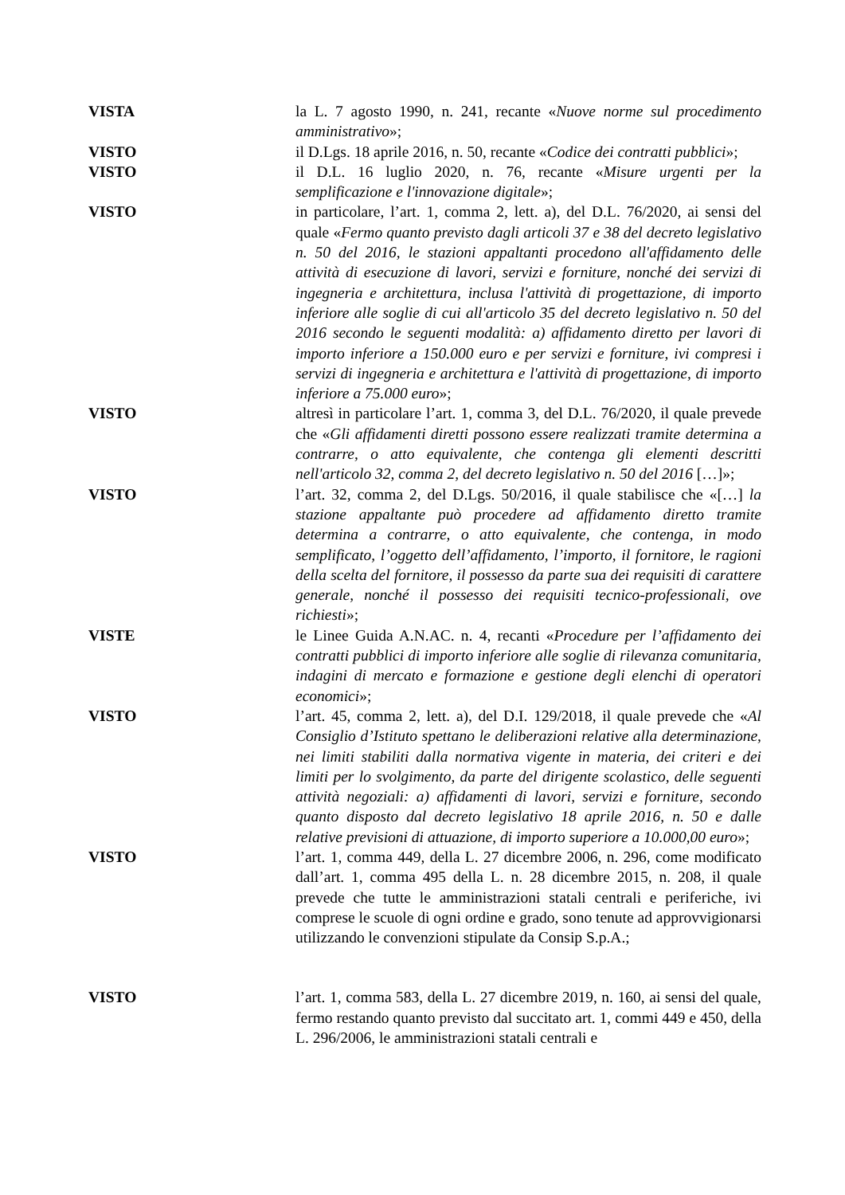VISTA la L. 7 agosto 1990, n. 241, recante «Nuove norme sul procedimento amministrativo»;
VISTO il D.Lgs. 18 aprile 2016, n. 50, recante «Codice dei contratti pubblici»;
VISTO il D.L. 16 luglio 2020, n. 76, recante «Misure urgenti per la semplificazione e l'innovazione digitale»;
VISTO in particolare, l’art. 1, comma 2, lett. a), del D.L. 76/2020, ai sensi del quale «Fermo quanto previsto dagli articoli 37 e 38 del decreto legislativo n. 50 del 2016, le stazioni appaltanti procedono all'affidamento delle attività di esecuzione di lavori, servizi e forniture, nonché dei servizi di ingegneria e architettura, inclusa l'attività di progettazione, di importo inferiore alle soglie di cui all'articolo 35 del decreto legislativo n. 50 del 2016 secondo le seguenti modalità: a) affidamento diretto per lavori di importo inferiore a 150.000 euro e per servizi e forniture, ivi compresi i servizi di ingegneria e architettura e l'attività di progettazione, di importo inferiore a 75.000 euro»;
VISTO altresì in particolare l’art. 1, comma 3, del D.L. 76/2020, il quale prevede che «Gli affidamenti diretti possono essere realizzati tramite determina a contrarre, o atto equivalente, che contenga gli elementi descritti nell'articolo 32, comma 2, del decreto legislativo n. 50 del 2016 […]»;
VISTO l’art. 32, comma 2, del D.Lgs. 50/2016, il quale stabilisce che «[…] la stazione appaltante può procedere ad affidamento diretto tramite determina a contrarre, o atto equivalente, che contenga, in modo semplificato, l’oggetto dell’affidamento, l’importo, il fornitore, le ragioni della scelta del fornitore, il possesso da parte sua dei requisiti di carattere generale, nonché il possesso dei requisiti tecnico-professionali, ove richiesti»;
VISTE le Linee Guida A.N.AC. n. 4, recanti «Procedure per l’affidamento dei contratti pubblici di importo inferiore alle soglie di rilevanza comunitaria, indagini di mercato e formazione e gestione degli elenchi di operatori economici»;
VISTO l’art. 45, comma 2, lett. a), del D.I. 129/2018, il quale prevede che «Al Consiglio d’Istituto spettano le deliberazioni relative alla determinazione, nei limiti stabiliti dalla normativa vigente in materia, dei criteri e dei limiti per lo svolgimento, da parte del dirigente scolastico, delle seguenti attività negoziali: a) affidamenti di lavori, servizi e forniture, secondo quanto disposto dal decreto legislativo 18 aprile 2016, n. 50 e dalle relative previsioni di attuazione, di importo superiore a 10.000,00 euro»;
VISTO l’art. 1, comma 449, della L. 27 dicembre 2006, n. 296, come modificato dall’art. 1, comma 495 della L. n. 28 dicembre 2015, n. 208, il quale prevede che tutte le amministrazioni statali centrali e periferiche, ivi comprese le scuole di ogni ordine e grado, sono tenute ad approvvigionarsi utilizzando le convenzioni stipulate da Consip S.p.A.;
VISTO l’art. 1, comma 583, della L. 27 dicembre 2019, n. 160, ai sensi del quale, fermo restando quanto previsto dal succitato art. 1, commi 449 e 450, della L. 296/2006, le amministrazioni statali centrali e